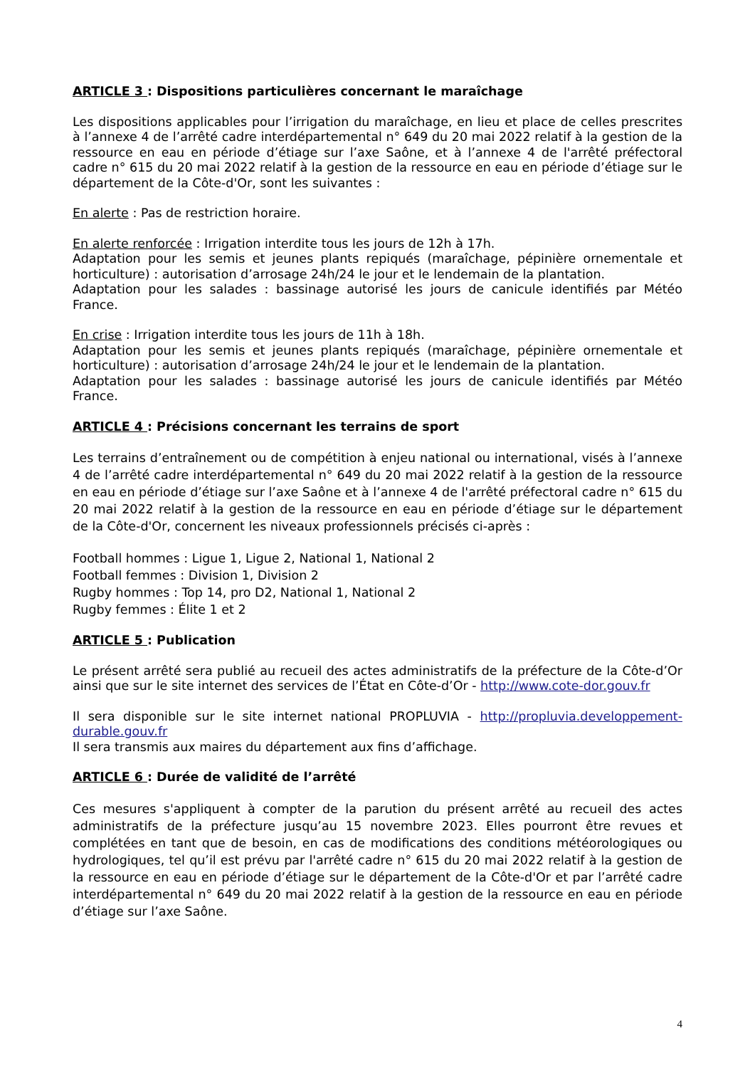ARTICLE 3 : Dispositions particulières concernant le maraîchage
Les dispositions applicables pour l’irrigation du maraîchage, en lieu et place de celles prescrites à l’annexe 4 de l’arrêté cadre interdépartemental n° 649 du 20 mai 2022 relatif à la gestion de la ressource en eau en période d’étiage sur l’axe Saône, et à l’annexe 4 de l'arrêté préfectoral cadre n° 615 du 20 mai 2022 relatif à la gestion de la ressource en eau en période d’étiage sur le département de la Côte-d'Or, sont les suivantes :
En alerte : Pas de restriction horaire.
En alerte renforcée : Irrigation interdite tous les jours de 12h à 17h.
Adaptation pour les semis et jeunes plants repiqués (maraîchage, pépinière ornementale et horticulture) : autorisation d’arrosage 24h/24 le jour et le lendemain de la plantation.
Adaptation pour les salades : bassinage autorisé les jours de canicule identifiés par Météo France.
En crise : Irrigation interdite tous les jours de 11h à 18h.
Adaptation pour les semis et jeunes plants repiqués (maraîchage, pépinière ornementale et horticulture) : autorisation d’arrosage 24h/24 le jour et le lendemain de la plantation.
Adaptation pour les salades : bassinage autorisé les jours de canicule identifiés par Météo France.
ARTICLE 4 : Précisions concernant les terrains de sport
Les terrains d’entraînement ou de compétition à enjeu national ou international, visés à l’annexe 4 de l’arrêté cadre interdépartemental n° 649 du 20 mai 2022 relatif à la gestion de la ressource en eau en période d’étiage sur l’axe Saône et à l’annexe 4 de l'arrêté préfectoral cadre n° 615 du 20 mai 2022 relatif à la gestion de la ressource en eau en période d’étiage sur le département de la Côte-d'Or, concernent les niveaux professionnels précisés ci-après :
Football hommes : Ligue 1, Ligue 2, National 1, National 2
Football femmes : Division 1, Division 2
Rugby hommes : Top 14, pro D2, National 1, National 2
Rugby femmes : Élite 1 et 2
ARTICLE 5 : Publication
Le présent arrêté sera publié au recueil des actes administratifs de la préfecture de la Côte-d’Or ainsi que sur le site internet des services de l’État en Côte-d’Or - http://www.cote-dor.gouv.fr
Il sera disponible sur le site internet national PROPLUVIA - http://propluvia.developpement-durable.gouv.fr
Il sera transmis aux maires du département aux fins d’affichage.
ARTICLE 6 : Durée de validité de l’arrêté
Ces mesures s'appliquent à compter de la parution du présent arrêté au recueil des actes administratifs de la préfecture jusqu’au 15 novembre 2023. Elles pourront être revues et complétées en tant que de besoin, en cas de modifications des conditions météorologiques ou hydrologiques, tel qu’il est prévu par l'arrêté cadre n° 615 du 20 mai 2022 relatif à la gestion de la ressource en eau en période d’étiage sur le département de la Côte-d'Or et par l’arrêté cadre interdépartemental n° 649 du 20 mai 2022 relatif à la gestion de la ressource en eau en période d’étiage sur l’axe Saône.
4